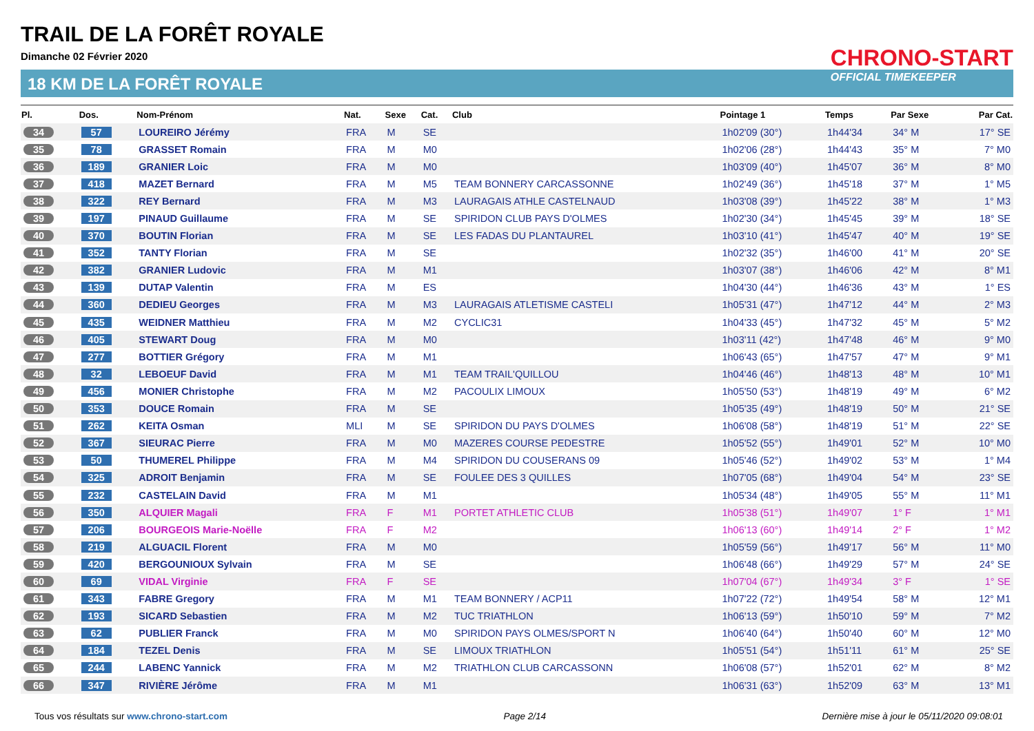TRAIL DE LA FORÊT ROYALE
Dimanche 02 Février 2020
18 KM DE LA FORÊT ROYALE
CHRONO-START
OFFICIAL TIMEKEEPER
| Pl. | Dos. | Nom-Prénom | Nat. | Sexe | Cat. | Club | Pointage 1 | Temps | Par Sexe | Par Cat. |
| --- | --- | --- | --- | --- | --- | --- | --- | --- | --- | --- |
| 34 | 57 | LOUREIRO Jérémy | FRA | M | SE | | 1h02'09 (30°) | 1h44'34 | 34° M | 17° SE |
| 35 | 78 | GRASSET Romain | FRA | M | M0 | | 1h02'06 (28°) | 1h44'43 | 35° M | 7° M0 |
| 36 | 189 | GRANIER Loic | FRA | M | M0 | | 1h03'09 (40°) | 1h45'07 | 36° M | 8° M0 |
| 37 | 418 | MAZET Bernard | FRA | M | M5 | TEAM BONNERY CARCASSONNE | 1h02'49 (36°) | 1h45'18 | 37° M | 1° M5 |
| 38 | 322 | REY Bernard | FRA | M | M3 | LAURAGAIS ATHLE CASTELNAUD | 1h03'08 (39°) | 1h45'22 | 38° M | 1° M3 |
| 39 | 197 | PINAUD Guillaume | FRA | M | SE | SPIRIDON CLUB PAYS D'OLMES | 1h02'30 (34°) | 1h45'45 | 39° M | 18° SE |
| 40 | 370 | BOUTIN Florian | FRA | M | SE | LES FADAS DU PLANTAUREL | 1h03'10 (41°) | 1h45'47 | 40° M | 19° SE |
| 41 | 352 | TANTY Florian | FRA | M | SE | | 1h02'32 (35°) | 1h46'00 | 41° M | 20° SE |
| 42 | 382 | GRANIER Ludovic | FRA | M | M1 | | 1h03'07 (38°) | 1h46'06 | 42° M | 8° M1 |
| 43 | 139 | DUTAP Valentin | FRA | M | ES | | 1h04'30 (44°) | 1h46'36 | 43° M | 1° ES |
| 44 | 360 | DEDIEU Georges | FRA | M | M3 | LAURAGAIS ATLETISME CASTELI | 1h05'31 (47°) | 1h47'12 | 44° M | 2° M3 |
| 45 | 435 | WEIDNER Matthieu | FRA | M | M2 | CYCLIC31 | 1h04'33 (45°) | 1h47'32 | 45° M | 5° M2 |
| 46 | 405 | STEWART Doug | FRA | M | M0 | | 1h03'11 (42°) | 1h47'48 | 46° M | 9° M0 |
| 47 | 277 | BOTTIER Grégory | FRA | M | M1 | | 1h06'43 (65°) | 1h47'57 | 47° M | 9° M1 |
| 48 | 32 | LEBOEUF David | FRA | M | M1 | TEAM TRAIL'QUILLOU | 1h04'46 (46°) | 1h48'13 | 48° M | 10° M1 |
| 49 | 456 | MONIER Christophe | FRA | M | M2 | PACOULIX LIMOUX | 1h05'50 (53°) | 1h48'19 | 49° M | 6° M2 |
| 50 | 353 | DOUCE Romain | FRA | M | SE | | 1h05'35 (49°) | 1h48'19 | 50° M | 21° SE |
| 51 | 262 | KEITA Osman | MLI | M | SE | SPIRIDON DU PAYS D'OLMES | 1h06'08 (58°) | 1h48'19 | 51° M | 22° SE |
| 52 | 367 | SIEURAC Pierre | FRA | M | M0 | MAZERES COURSE PEDESTRE | 1h05'52 (55°) | 1h49'01 | 52° M | 10° M0 |
| 53 | 50 | THUMEREL Philippe | FRA | M | M4 | SPIRIDON DU COUSERANS 09 | 1h05'46 (52°) | 1h49'02 | 53° M | 1° M4 |
| 54 | 325 | ADROIT Benjamin | FRA | M | SE | FOULEE DES 3 QUILLES | 1h07'05 (68°) | 1h49'04 | 54° M | 23° SE |
| 55 | 232 | CASTELAIN David | FRA | M | M1 | | 1h05'34 (48°) | 1h49'05 | 55° M | 11° M1 |
| 56 | 350 | ALQUIER Magali | FRA | F | M1 | PORTET ATHLETIC CLUB | 1h05'38 (51°) | 1h49'07 | 1° F | 1° M1 |
| 57 | 206 | BOURGEOIS Marie-Noëlle | FRA | F | M2 | | 1h06'13 (60°) | 1h49'14 | 2° F | 1° M2 |
| 58 | 219 | ALGUACIL Florent | FRA | M | M0 | | 1h05'59 (56°) | 1h49'17 | 56° M | 11° M0 |
| 59 | 420 | BERGOUNIOUX Sylvain | FRA | M | SE | | 1h06'48 (66°) | 1h49'29 | 57° M | 24° SE |
| 60 | 69 | VIDAL Virginie | FRA | F | SE | | 1h07'04 (67°) | 1h49'34 | 3° F | 1° SE |
| 61 | 343 | FABRE Gregory | FRA | M | M1 | TEAM BONNERY / ACP11 | 1h07'22 (72°) | 1h49'54 | 58° M | 12° M1 |
| 62 | 193 | SICARD Sebastien | FRA | M | M2 | TUC TRIATHLON | 1h06'13 (59°) | 1h50'10 | 59° M | 7° M2 |
| 63 | 62 | PUBLIER Franck | FRA | M | M0 | SPIRIDON PAYS OLMES/SPORT N | 1h06'40 (64°) | 1h50'40 | 60° M | 12° M0 |
| 64 | 184 | TEZEL Denis | FRA | M | SE | LIMOUX TRIATHLON | 1h05'51 (54°) | 1h51'11 | 61° M | 25° SE |
| 65 | 244 | LABENC Yannick | FRA | M | M2 | TRIATHLON CLUB CARCASSONN | 1h06'08 (57°) | 1h52'01 | 62° M | 8° M2 |
| 66 | 347 | RIVIÈRE Jérôme | FRA | M | M1 | | 1h06'31 (63°) | 1h52'09 | 63° M | 13° M1 |
Tous vos résultats sur www.chrono-start.com Page 2/14 Dernière mise à jour le 05/11/2020 09:08:01